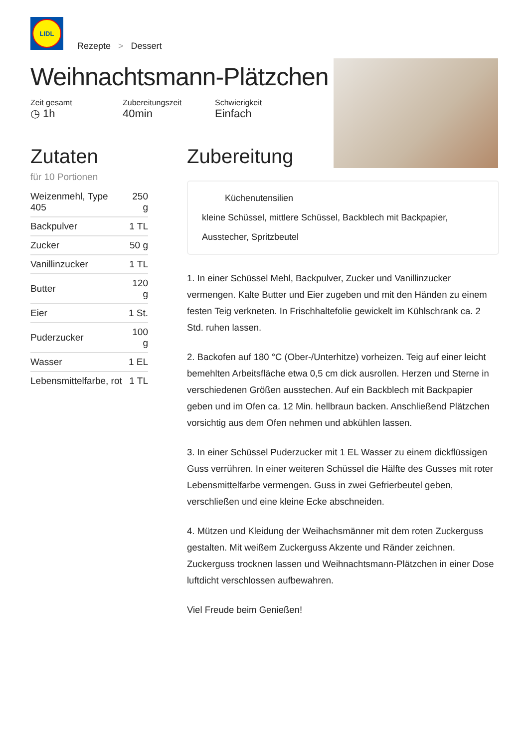LIDL
Rezepte > Dessert
Weihnachtsmann-Plätzchen
Zeit gesamt
◷ 1h
Zubereitungszeit
40min
Schwierigkeit
Einfach
Zutaten
für 10 Portionen
| Weizenmehl, Type 405 | 250 g |
| Backpulver | 1 TL |
| Zucker | 50 g |
| Vanillinzucker | 1 TL |
| Butter | 120 g |
| Eier | 1 St. |
| Puderzucker | 100 g |
| Wasser | 1 EL |
| Lebensmittelfarbe, rot | 1 TL |
Zubereitung
Küchenutensilien
kleine Schüssel, mittlere Schüssel, Backblech mit Backpapier, Ausstecher, Spritzbeutel
1. In einer Schüssel Mehl, Backpulver, Zucker und Vanillinzucker vermengen. Kalte Butter und Eier zugeben und mit den Händen zu einem festen Teig verkneten. In Frischhaltefolie gewickelt im Kühlschrank ca. 2 Std. ruhen lassen.
2. Backofen auf 180 °C (Ober-/Unterhitze) vorheizen. Teig auf einer leicht bemehlten Arbeitsfläche etwa 0,5 cm dick ausrollen. Herzen und Sterne in verschiedenen Größen ausstechen. Auf ein Backblech mit Backpapier geben und im Ofen ca. 12 Min. hellbraun backen. Anschließend Plätzchen vorsichtig aus dem Ofen nehmen und abkühlen lassen.
3. In einer Schüssel Puderzucker mit 1 EL Wasser zu einem dickflüssigen Guss verrühren. In einer weiteren Schüssel die Hälfte des Gusses mit roter Lebensmittelfarbe vermengen. Guss in zwei Gefrierbeutel geben, verschließen und eine kleine Ecke abschneiden.
4. Mützen und Kleidung der Weihachsmänner mit dem roten Zuckerguss gestalten. Mit weißem Zuckerguss Akzente und Ränder zeichnen. Zuckerguss trocknen lassen und Weihnachtsmann-Plätzchen in einer Dose luftdicht verschlossen aufbewahren.
Viel Freude beim Genießen!